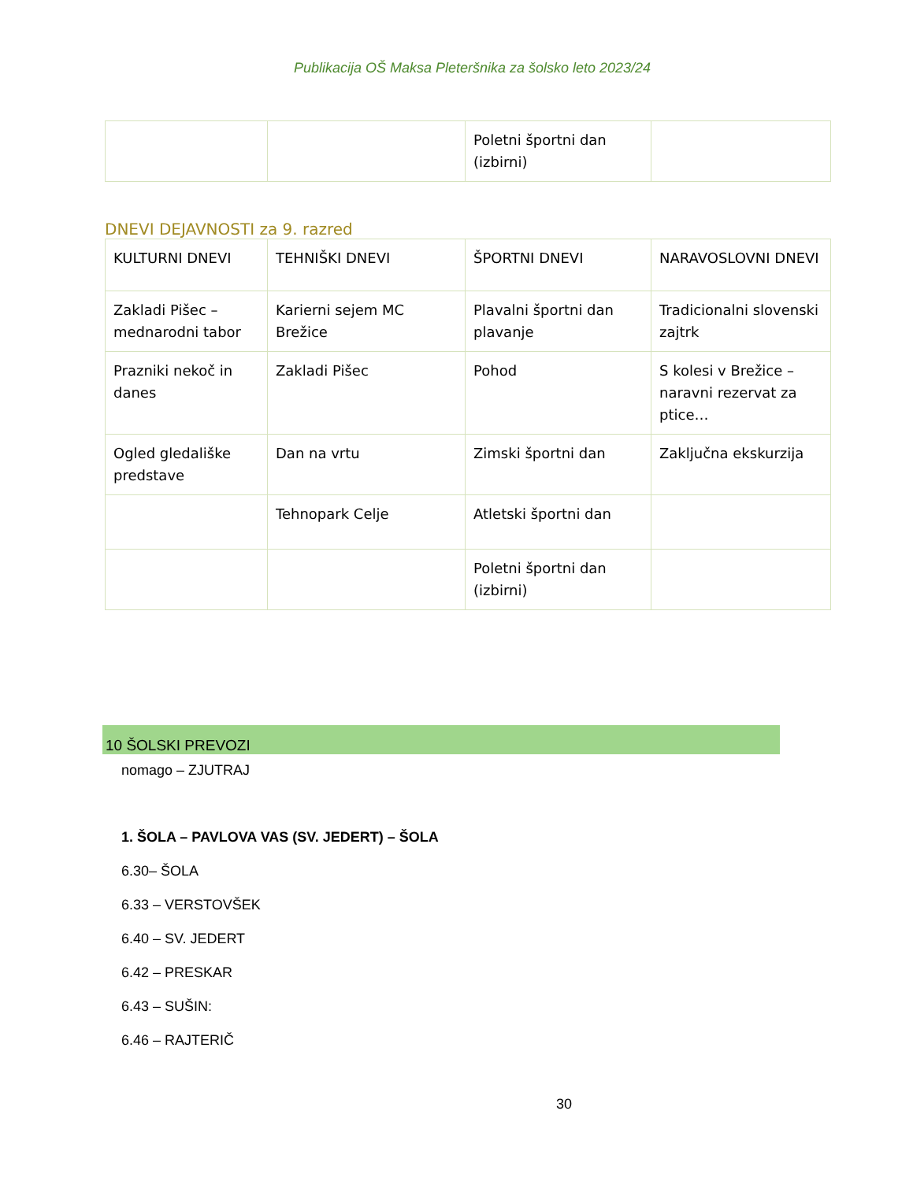Publikacija OŠ Maksa Pleteršnika za šolsko leto 2023/24
| | | Poletni športni dan (izbirni) | |
DNEVI DEJAVNOSTI za 9. razred
| KULTURNI DNEVI | TEHNIŠKI DNEVI | ŠPORTNI DNEVI | NARAVOSLOVNI DNEVI |
| Zakladi Pišec – mednarodni tabor | Karierni sejem MC Brežice | Plavalni športni dan plavanje | Tradicionalni slovenski zajtrk |
| Prazniki nekoč in danes | Zakladi Pišec | Pohod | S kolesi v Brežice – naravni rezervat za ptice… |
| Ogled gledališke predstave | Dan na vrtu | Zimski športni dan | Zaključna ekskurzija |
| | Tehnopark Celje | Atletski športni dan | |
| | | Poletni športni dan (izbirni) | |
10 ŠOLSKI PREVOZI
nomago – ZJUTRAJ
1. ŠOLA – PAVLOVA VAS (SV. JEDERT) – ŠOLA
6.30– ŠOLA
6.33 – VERSTOVŠEK
6.40 – SV. JEDERT
6.42 – PRESKAR
6.43 – SUŠIN:
6.46 – RAJTERIČ
30